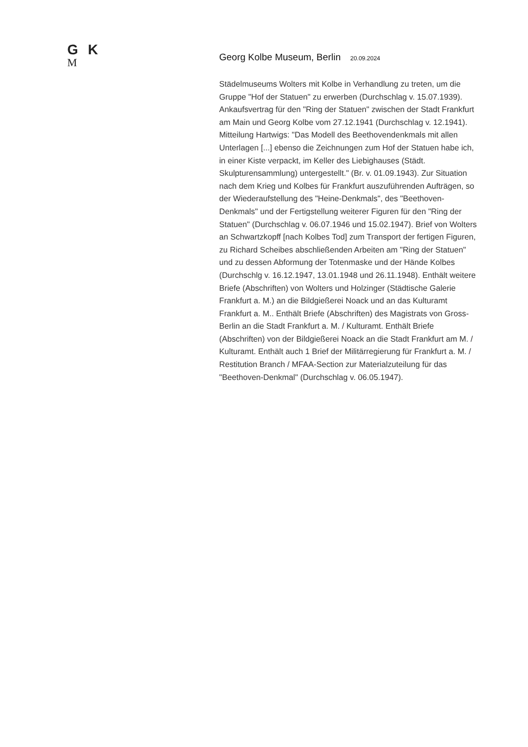G K
M
Georg Kolbe Museum, Berlin 20.09.2024
Städelmuseums Wolters mit Kolbe in Verhandlung zu treten, um die Gruppe "Hof der Statuen" zu erwerben (Durchschlag v. 15.07.1939). Ankaufsvertrag für den "Ring der Statuen" zwischen der Stadt Frankfurt am Main und Georg Kolbe vom 27.12.1941 (Durchschlag v. 12.1941). Mitteilung Hartwigs: "Das Modell des Beethovendenkmals mit allen Unterlagen [...] ebenso die Zeichnungen zum Hof der Statuen habe ich, in einer Kiste verpackt, im Keller des Liebighauses (Städt. Skulpturensammlung) untergestellt." (Br. v. 01.09.1943). Zur Situation nach dem Krieg und Kolbes für Frankfurt auszuführenden Aufträgen, so der Wiederaufstellung des "Heine-Denkmals", des "Beethoven-Denkmals" und der Fertigstellung weiterer Figuren für den "Ring der Statuen" (Durchschlag v. 06.07.1946 und 15.02.1947). Brief von Wolters an Schwartzkopff [nach Kolbes Tod] zum Transport der fertigen Figuren, zu Richard Scheibes abschließenden Arbeiten am "Ring der Statuen" und zu dessen Abformung der Totenmaske und der Hände Kolbes (Durchschlg v. 16.12.1947, 13.01.1948 und 26.11.1948). Enthält weitere Briefe (Abschriften) von Wolters und Holzinger (Städtische Galerie Frankfurt a. M.) an die Bildgießerei Noack und an das Kulturamt Frankfurt a. M.. Enthält Briefe (Abschriften) des Magistrats von Gross-Berlin an die Stadt Frankfurt a. M. / Kulturamt. Enthält Briefe (Abschriften) von der Bildgießerei Noack an die Stadt Frankfurt am M. / Kulturamt. Enthält auch 1 Brief der Militärregierung für Frankfurt a. M. / Restitution Branch / MFAA-Section zur Materialzuteilung für das "Beethoven-Denkmal" (Durchschlag v. 06.05.1947).